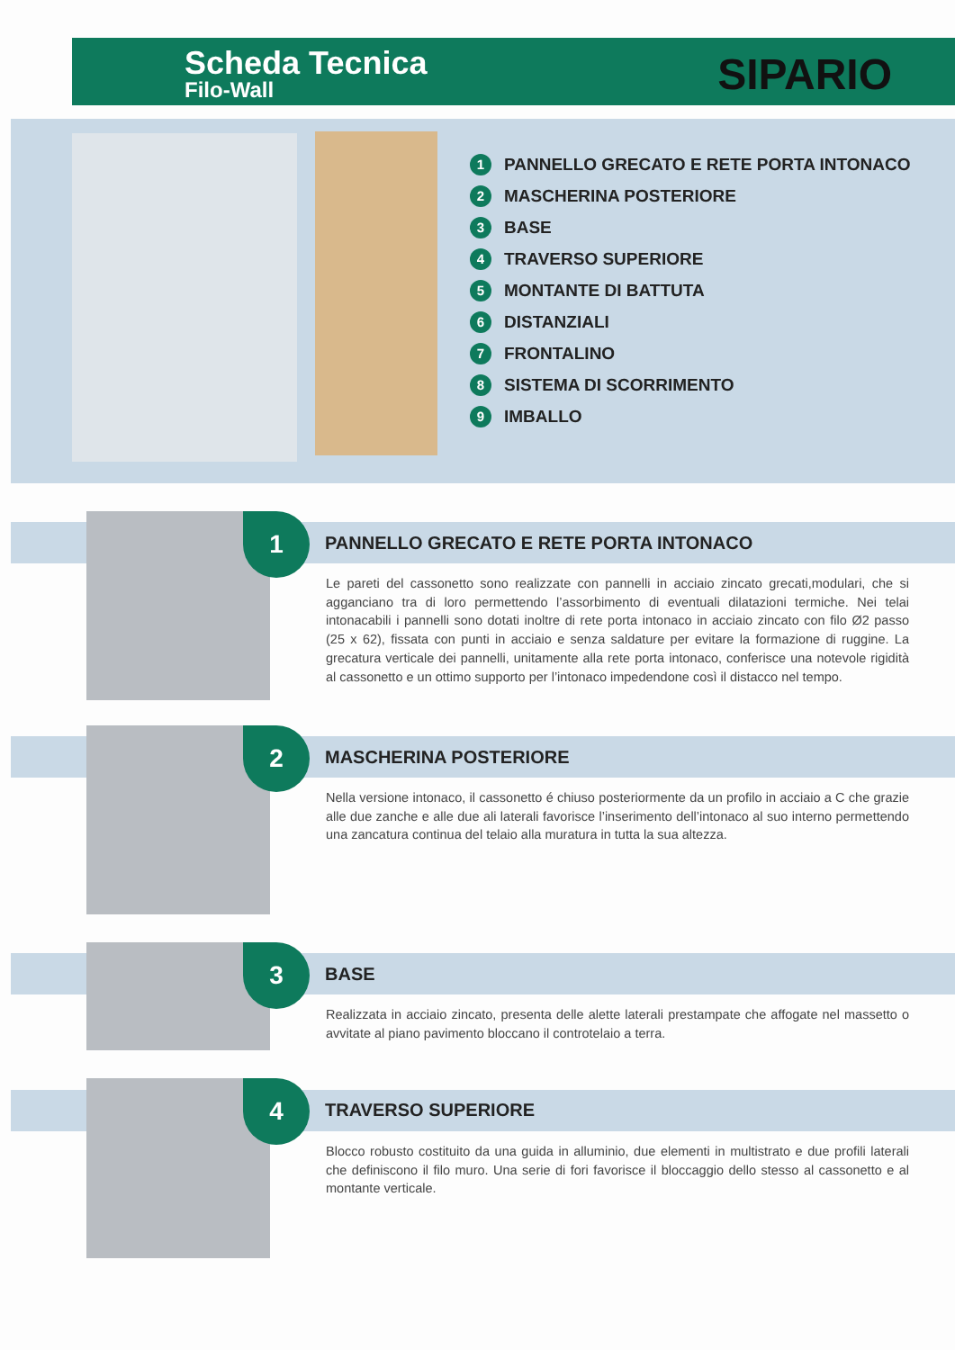Scheda Tecnica
Filo-Wall
SIPARIO
1 PANNELLO GRECATO E RETE PORTA INTONACO
2 MASCHERINA POSTERIORE
3 BASE
4 TRAVERSO SUPERIORE
5 MONTANTE DI BATTUTA
6 DISTANZIALI
7 FRONTALINO
8 SISTEMA DI SCORRIMENTO
9 IMBALLO
1
PANNELLO GRECATO E RETE PORTA INTONACO
Le pareti del cassonetto sono realizzate con pannelli in acciaio zincato grecati,modulari, che si agganciano tra di loro permettendo l’assorbimento di eventuali dilatazioni termiche. Nei telai intonacabili i pannelli sono dotati inoltre di rete porta intonaco in acciaio zincato con filo Ø2 passo (25 x 62), fissata con punti in acciaio e senza saldature per evitare la formazione di ruggine. La grecatura verticale dei pannelli, unitamente alla rete porta intonaco, conferisce una notevole rigidità al cassonetto e un ottimo supporto per l’intonaco impedendone così il distacco nel tempo.
2
MASCHERINA POSTERIORE
Nella versione intonaco, il cassonetto é chiuso posteriormente da un profilo in acciaio a C che grazie alle due zanche e alle due ali laterali favorisce l’inserimento dell’intonaco al suo interno permettendo una zancatura continua del telaio alla muratura in tutta la sua altezza.
3
BASE
Realizzata in acciaio zincato, presenta delle alette laterali prestampate che affogate nel massetto o avvitate al piano pavimento bloccano il controtelaio a terra.
4
TRAVERSO SUPERIORE
Blocco robusto costituito da una guida in alluminio, due elementi in multistrato e due profili laterali che definiscono il filo muro. Una serie di fori favorisce il bloccaggio dello stesso al cassonetto e al montante verticale.